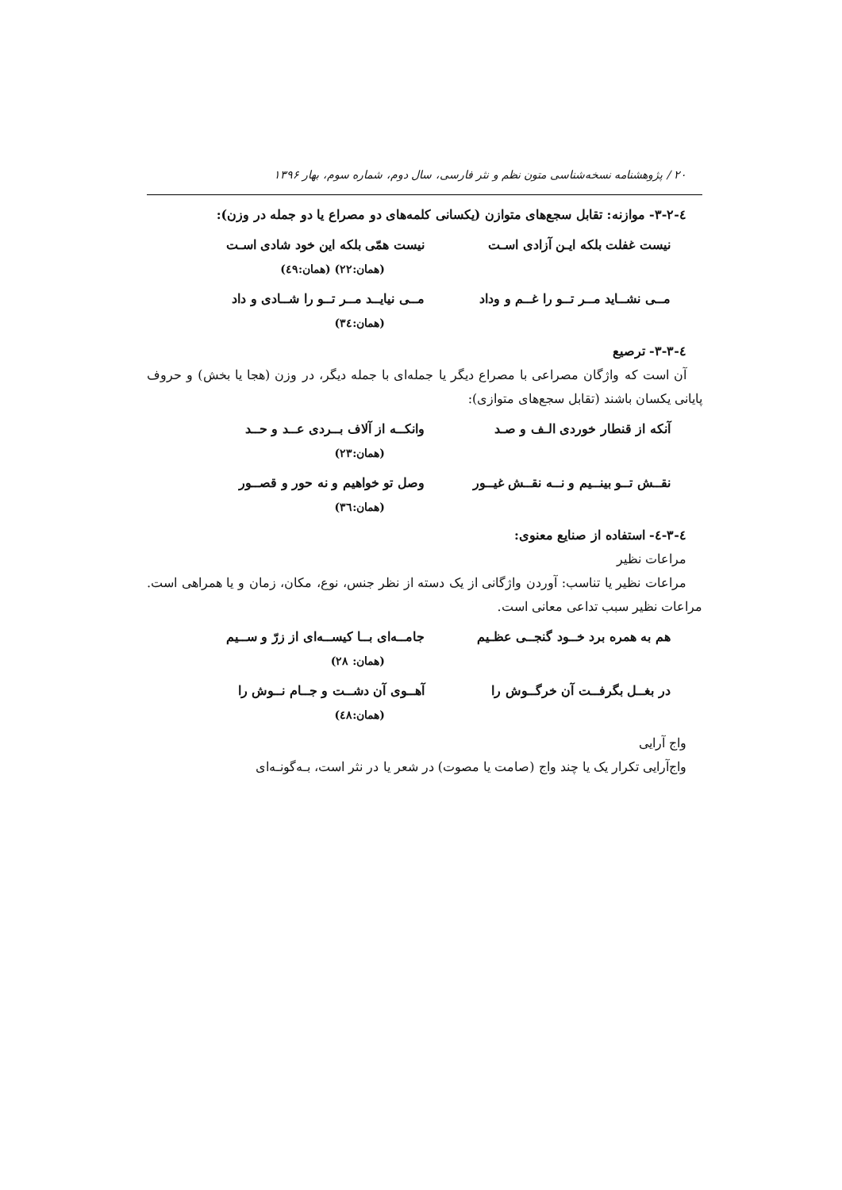۲۰ / پژوهشنامه نسخه‌شناسی متون نظم و نثر فارسی، سال دوم، شماره سوم، بهار ۱۳۹۶
٤-۳-۲- موازنه: تقابل سجع‌های متوازن (یکسانی کلمه‌های دو مصراع یا دو جمله در وزن):
نیست غفلت بلکه ایـن آزادی اسـت نیست همّی بلکه این خود شادی اسـت
(همان:۲۲) (همان:٤۹)
مــی نشــاید مــر تــو را غــم و وداد مــی نیایــد مــر تــو را شــادی و داد
(همان:۳٤)
٤-۳-۳- ترصیع
آن است که واژگان مصراعی با مصراع دیگر یا جمله‌ای با جمله دیگر، در وزن (هجا یا بخش) و حروف پایانی یکسان باشند (تقابل سجع‌های متوازی):
آنکه از قنطار خوردی الـف و صـد وانکــه از آلاف بــردی عــد و حــد
(همان:۲۳)
نقــش تــو بینــیم و نــه نقــش غیــور وصل تو خواهیم و نه حور و قصــور
(همان:۳٦)
٤-۳-٤- استفاده از صنایع معنوی:
مراعات نظیر
مراعات نظیر یا تناسب: آوردن واژگانی از یک دسته از نظر جنس، نوع، مکان، زمان و یا همراهی است. مراعات نظیر سبب تداعی معانی است.
هم به همره برد خــود گنجــی عظـیم جامــه‌ای بــا کیســه‌ای از زرّ و ســیم
(همان: ۲۸)
در بغــل بگرفــت آن خرگــوش را آهــوی آن دشــت و جــام نــوش را
(همان:٤۸)
واج آرایی
واج‌آرایی تکرار یک یا چند واج (صامت یا مصوت) در شعر یا در نثر است، بـه‌گونـه‌ای